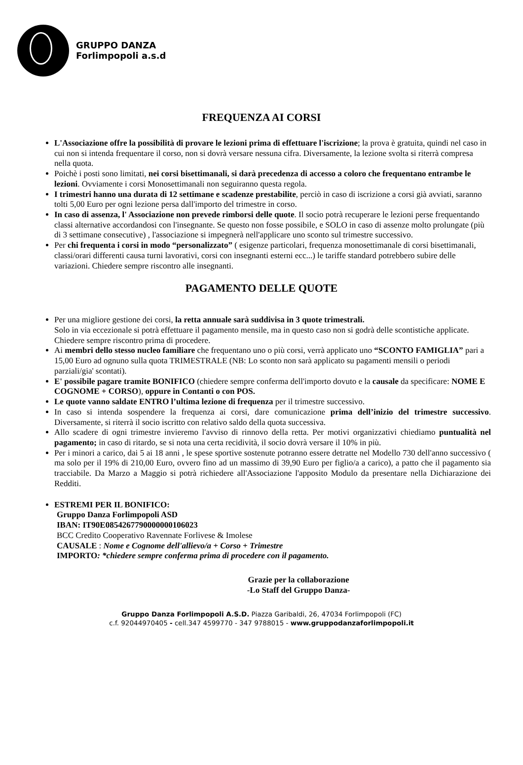GRUPPO DANZA
Forlimpopoli a.s.d
FREQUENZA AI CORSI
L'Associazione offre la possibilità di provare le lezioni prima di effettuare l'iscrizione; la prova è gratuita, quindi nel caso in cui non si intenda frequentare il corso, non si dovrà versare nessuna cifra. Diversamente, la lezione svolta si riterrà compresa nella quota.
Poichè i posti sono limitati, nei corsi bisettimanali, si darà precedenza di accesso a coloro che frequentano entrambe le lezioni. Ovviamente i corsi Monosettimanali non seguiranno questa regola.
I trimestri hanno una durata di 12 settimane e scadenze prestabilite, perciò in caso di iscrizione a corsi già avviati, saranno tolti 5,00 Euro per ogni lezione persa dall'importo del trimestre in corso.
In caso di assenza, l' Associazione non prevede rimborsi delle quote. Il socio potrà recuperare le lezioni perse frequentando classi alternative accordandosi con l'insegnante. Se questo non fosse possibile, e SOLO in caso di assenze molto prolungate (più di 3 settimane consecutive) , l'associazione si impegnerà nell'applicare uno sconto sul trimestre successivo.
Per chi frequenta i corsi in modo “personalizzato” ( esigenze particolari, frequenza monosettimanale di corsi bisettimanali, classi/orari differenti causa turni lavorativi, corsi con insegnanti esterni ecc...) le tariffe standard potrebbero subire delle variazioni. Chiedere sempre riscontro alle insegnanti.
PAGAMENTO DELLE QUOTE
Per una migliore gestione dei corsi, la retta annuale sarà suddivisa in 3 quote trimestrali.
Solo in via eccezionale si potrà effettuare il pagamento mensile, ma in questo caso non si godrà delle scontistiche applicate. Chiedere sempre riscontro prima di procedere.
Ai membri dello stesso nucleo familiare che frequentano uno o più corsi, verrà applicato uno “SCONTO FAMIGLIA” pari a 15,00 Euro ad ognuno sulla quota TRIMESTRALE (NB: Lo sconto non sarà applicato su pagamenti mensili o periodi parziali/gia' scontati).
E' possibile pagare tramite BONIFICO (chiedere sempre conferma dell'importo dovuto e la causale da specificare: NOME E COGNOME + CORSO), oppure in Contanti o con POS.
Le quote vanno saldate ENTRO l’ultima lezione di frequenza per il trimestre successivo.
In caso si intenda sospendere la frequenza ai corsi, dare comunicazione prima dell’inizio del trimestre successivo. Diversamente, si riterrà il socio iscritto con relativo saldo della quota successiva.
Allo scadere di ogni trimestre invieremo l'avviso di rinnovo della retta. Per motivi organizzativi chiediamo puntualità nel pagamento; in caso di ritardo, se si nota una certa recidività, il socio dovrà versare il 10% in più.
Per i minori a carico, dai 5 ai 18 anni , le spese sportive sostenute potranno essere detratte nel Modello 730 dell'anno successivo ( ma solo per il 19% di 210,00 Euro, ovvero fino ad un massimo di 39,90 Euro per figlio/a a carico), a patto che il pagamento sia tracciabile. Da Marzo a Maggio si potrà richiedere all'Associazione l'apposito Modulo da presentare nella Dichiarazione dei Redditi.
ESTREMI PER IL BONIFICO:
Gruppo Danza Forlimpopoli ASD
IBAN: IT90E0854267790000000106023
BCC Credito Cooperativo Ravennate Forlivese & Imolese
CAUSALE : Nome e Cognome dell'allievo/a + Corso + Trimestre
IMPORTO: *chiedere sempre conferma prima di procedere con il pagamento.
Grazie per la collaborazione
-Lo Staff del Gruppo Danza-
Gruppo Danza Forlimpopoli A.S.D. Piazza Garibaldi, 26, 47034 Forlimpopoli (FC)
c.f. 92044970405 - cell.347 4599770 - 347 9788015 - www.gruppodanzaforlimpopoli.it